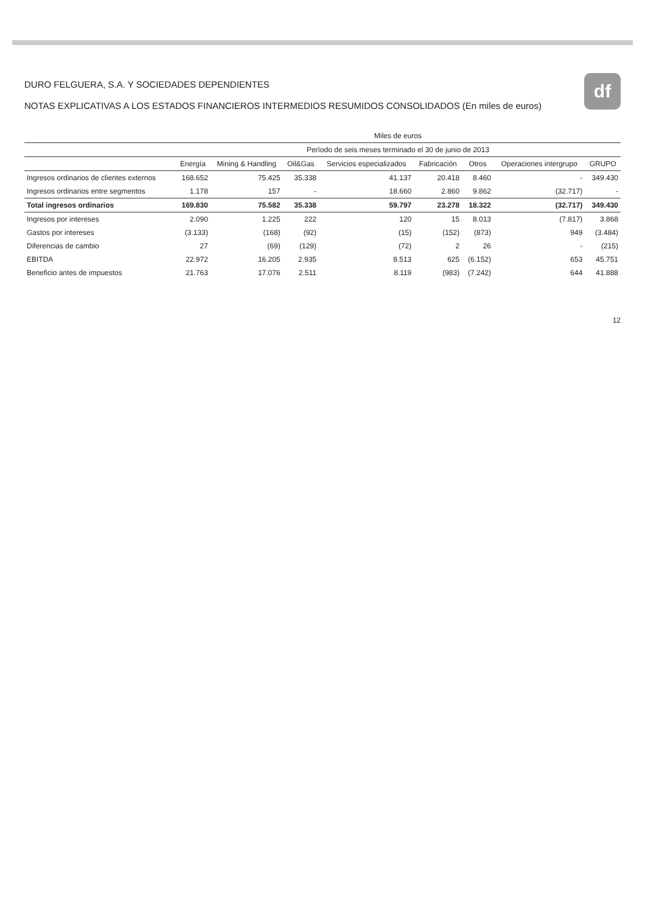df
DURO FELGUERA, S.A. Y SOCIEDADES DEPENDIENTES
NOTAS EXPLICATIVAS A LOS ESTADOS FINANCIEROS INTERMEDIOS RESUMIDOS CONSOLIDADOS (En miles de euros)
| | Miles de euros | | | | | | | |
| --- | --- | --- | --- | --- | --- | --- | --- | --- |
| | Período de seis meses terminado el 30 de junio de 2013 | | | | | | | |
| | Energía | Mining & Handling | Oil&Gas | Servicios especializados | Fabricación | Otros | Operaciones intergrupo | GRUPO |
| Ingresos ordinarios de clientes externos | 168.652 | 75.425 | 35.338 | 41.137 | 20.418 | 8.460 | - | 349.430 |
| Ingresos ordinarios entre segmentos | 1.178 | 157 | - | 18.660 | 2.860 | 9.862 | (32.717) | - |
| Total ingresos ordinarios | 169.830 | 75.582 | 35.338 | 59.797 | 23.278 | 18.322 | (32.717) | 349.430 |
| Ingresos por intereses | 2.090 | 1.225 | 222 | 120 | 15 | 8.013 | (7.817) | 3.868 |
| Gastos por intereses | (3.133) | (168) | (92) | (15) | (152) | (873) | 949 | (3.484) |
| Diferencias de cambio | 27 | (69) | (129) | (72) | 2 | 26 | - | (215) |
| EBITDA | 22.972 | 16.205 | 2.935 | 8.513 | 625 | (6.152) | 653 | 45.751 |
| Beneficio antes de impuestos | 21.763 | 17.076 | 2.511 | 8.119 | (983) | (7.242) | 644 | 41.888 |
12